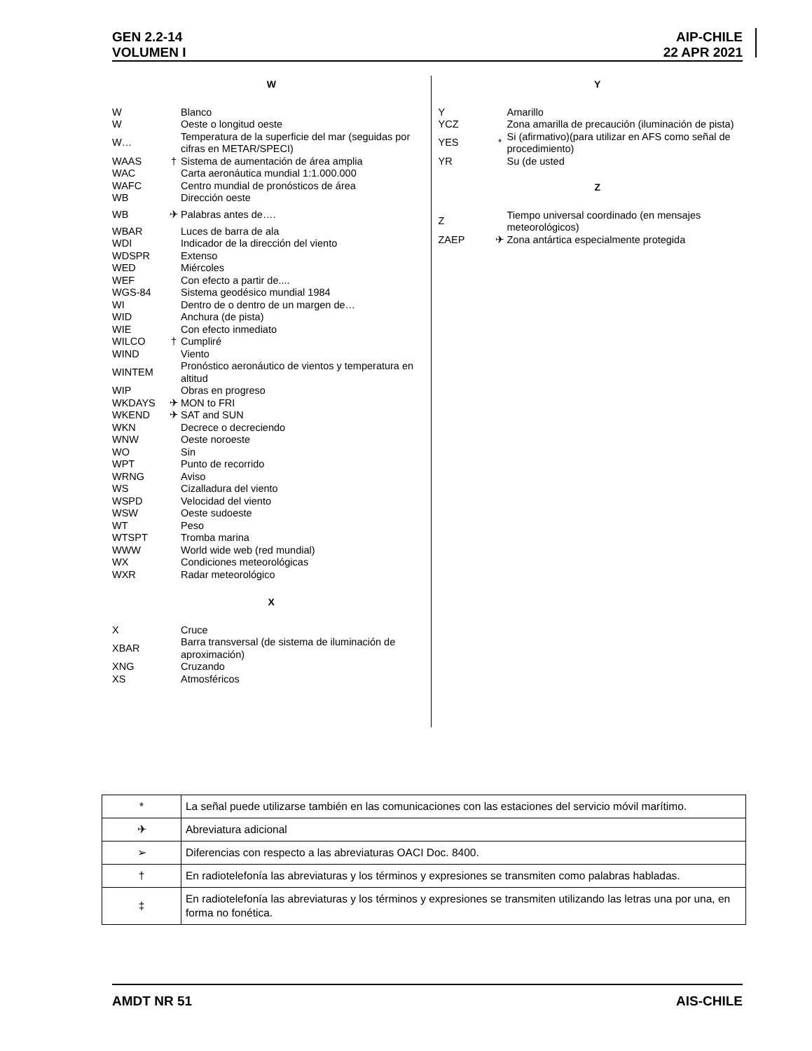GEN 2.2-14 AIP-CHILE
VOLUMEN I 22 APR 2021
W
| W | | Blanco |
| W | | Oeste o longitud oeste |
| W… | | Temperatura de la superficie del mar (seguidas por cifras en METAR/SPECI) |
| WAAS | † | Sistema de aumentación de área amplia |
| WAC | | Carta aeronáutica mundial 1:1.000.000 |
| WAFC | | Centro mundial de pronósticos de área |
| WB | | Dirección oeste |
| WB | ✈ | Palabras antes de…. |
| WBAR | | Luces de barra de ala |
| WDI | | Indicador de la dirección del viento |
| WDSPR | | Extenso |
| WED | | Miércoles |
| WEF | | Con efecto a partir de.... |
| WGS-84 | | Sistema geodésico mundial 1984 |
| WI | | Dentro de o dentro de un margen de… |
| WID | | Anchura (de pista) |
| WIE | | Con efecto inmediato |
| WILCO | † | Cumpliré |
| WIND | | Viento |
| WINTEM | | Pronóstico aeronáutico de vientos y temperatura en altitud |
| WIP | | Obras en progreso |
| WKDAYS | ✈ | MON to FRI |
| WKEND | ✈ | SAT and SUN |
| WKN | | Decrece o decreciendo |
| WNW | | Oeste noroeste |
| WO | | Sin |
| WPT | | Punto de recorrido |
| WRNG | | Aviso |
| WS | | Cizalladura del viento |
| WSPD | | Velocidad del viento |
| WSW | | Oeste sudoeste |
| WT | | Peso |
| WTSPT | | Tromba marina |
| WWW | | World wide web (red mundial) |
| WX | | Condiciones meteorológicas |
| WXR | | Radar meteorológico |
X
| X | | Cruce |
| XBAR | | Barra transversal (de sistema de iluminación de aproximación) |
| XNG | | Cruzando |
| XS | | Atmosféricos |
Y
| Y | | Amarillo |
| YCZ | | Zona amarilla de precaución (iluminación de pista) |
| YES | * | Si (afirmativo)(para utilizar en AFS como señal de procedimiento) |
| YR | | Su (de usted |
Z
| Z | | Tiempo universal coordinado (en mensajes meteorológicos) |
| ZAEP | ✈ | Zona antártica especialmente protegida |
| * | La señal puede utilizarse también en las comunicaciones con las estaciones del servicio móvil marítimo. |
| ✈ | Abreviatura adicional |
| ➢ | Diferencias con respecto a las abreviaturas OACI Doc. 8400. |
| † | En radiotelefonía las abreviaturas y los términos y expresiones se transmiten como palabras habladas. |
| ‡ | En radiotelefonía las abreviaturas y los términos y expresiones se transmiten utilizando las letras una por una, en forma no fonética. |
AMDT NR 51 AIS-CHILE